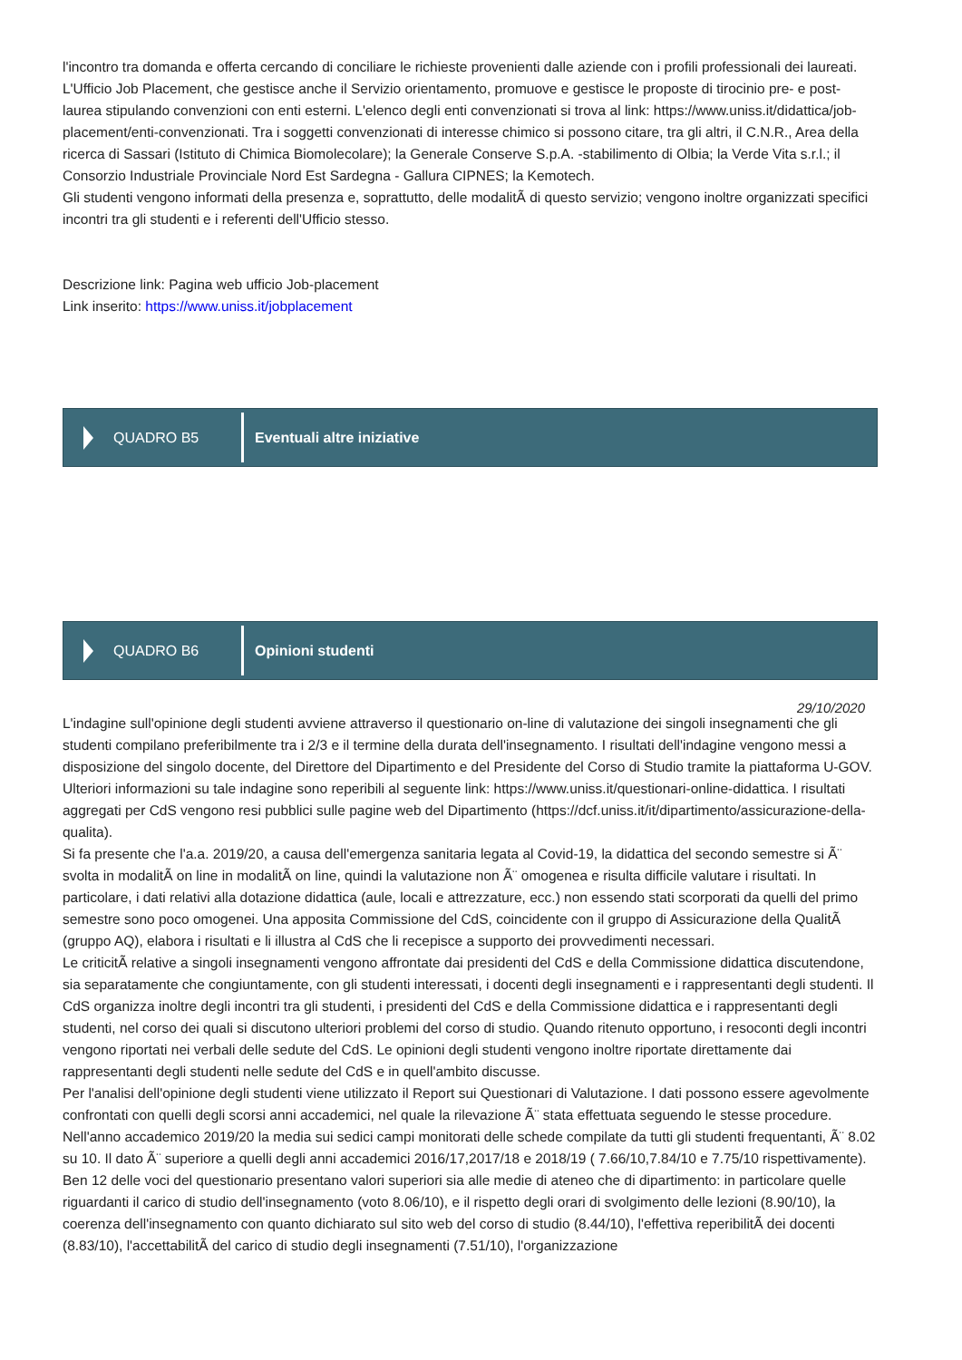l'incontro tra domanda e offerta cercando di conciliare le richieste provenienti dalle aziende con i profili professionali dei laureati. L'Ufficio Job Placement, che gestisce anche il Servizio orientamento, promuove e gestisce le proposte di tirocinio pre- e post-laurea stipulando convenzioni con enti esterni. L'elenco degli enti convenzionati si trova al link: https://www.uniss.it/didattica/job-placement/enti-convenzionati. Tra i soggetti convenzionati di interesse chimico si possono citare, tra gli altri, il C.N.R., Area della ricerca di Sassari (Istituto di Chimica Biomolecolare); la Generale Conserve S.p.A. -stabilimento di Olbia; la Verde Vita s.r.l.; il Consorzio Industriale Provinciale Nord Est Sardegna - Gallura CIPNES; la Kemotech.
Gli studenti vengono informati della presenza e, soprattutto, delle modalitÃ di questo servizio; vengono inoltre organizzati specifici incontri tra gli studenti e i referenti dell'Ufficio stesso.
Descrizione link: Pagina web ufficio Job-placement
Link inserito: https://www.uniss.it/jobplacement
QUADRO B5
Eventuali altre iniziative
QUADRO B6
Opinioni studenti
29/10/2020
L'indagine sull'opinione degli studenti avviene attraverso il questionario on-line di valutazione dei singoli insegnamenti che gli studenti compilano preferibilmente tra i 2/3 e il termine della durata dell'insegnamento. I risultati dell'indagine vengono messi a disposizione del singolo docente, del Direttore del Dipartimento e del Presidente del Corso di Studio tramite la piattaforma U-GOV. Ulteriori informazioni su tale indagine sono reperibili al seguente link: https://www.uniss.it/questionari-online-didattica. I risultati aggregati per CdS vengono resi pubblici sulle pagine web del Dipartimento (https://dcf.uniss.it/it/dipartimento/assicurazione-della-qualita).
Si fa presente che l'a.a. 2019/20, a causa dell'emergenza sanitaria legata al Covid-19, la didattica del secondo semestre si Ã¨ svolta in modalitÃ on line in modalitÃ on line, quindi la valutazione non Ã¨ omogenea e risulta difficile valutare i risultati. In particolare, i dati relativi alla dotazione didattica (aule, locali e attrezzature, ecc.) non essendo stati scorporati da quelli del primo semestre sono poco omogenei. Una apposita Commissione del CdS, coincidente con il gruppo di Assicurazione della QualitÃ (gruppo AQ), elabora i risultati e li illustra al CdS che li recepisce a supporto dei provvedimenti necessari.
Le criticitÃ relative a singoli insegnamenti vengono affrontate dai presidenti del CdS e della Commissione didattica discutendone, sia separatamente che congiuntamente, con gli studenti interessati, i docenti degli insegnamenti e i rappresentanti degli studenti. Il CdS organizza inoltre degli incontri tra gli studenti, i presidenti del CdS e della Commissione didattica e i rappresentanti degli studenti, nel corso dei quali si discutono ulteriori problemi del corso di studio. Quando ritenuto opportuno, i resoconti degli incontri vengono riportati nei verbali delle sedute del CdS. Le opinioni degli studenti vengono inoltre riportate direttamente dai rappresentanti degli studenti nelle sedute del CdS e in quell'ambito discusse.
Per l'analisi dell'opinione degli studenti viene utilizzato il Report sui Questionari di Valutazione. I dati possono essere agevolmente confrontati con quelli degli scorsi anni accademici, nel quale la rilevazione Ã¨ stata effettuata seguendo le stesse procedure. Nell'anno accademico 2019/20 la media sui sedici campi monitorati delle schede compilate da tutti gli studenti frequentanti, Ã¨ 8.02 su 10. Il dato Ã¨ superiore a quelli degli anni accademici 2016/17,2017/18 e 2018/19 ( 7.66/10,7.84/10 e 7.75/10 rispettivamente).
Ben 12 delle voci del questionario presentano valori superiori sia alle medie di ateneo che di dipartimento: in particolare quelle riguardanti il carico di studio dell'insegnamento (voto 8.06/10), e il rispetto degli orari di svolgimento delle lezioni (8.90/10), la coerenza dell'insegnamento con quanto dichiarato sul sito web del corso di studio (8.44/10), l'effettiva reperibilitÃ dei docenti (8.83/10), l'accettabilitÃ del carico di studio degli insegnamenti (7.51/10), l'organizzazione